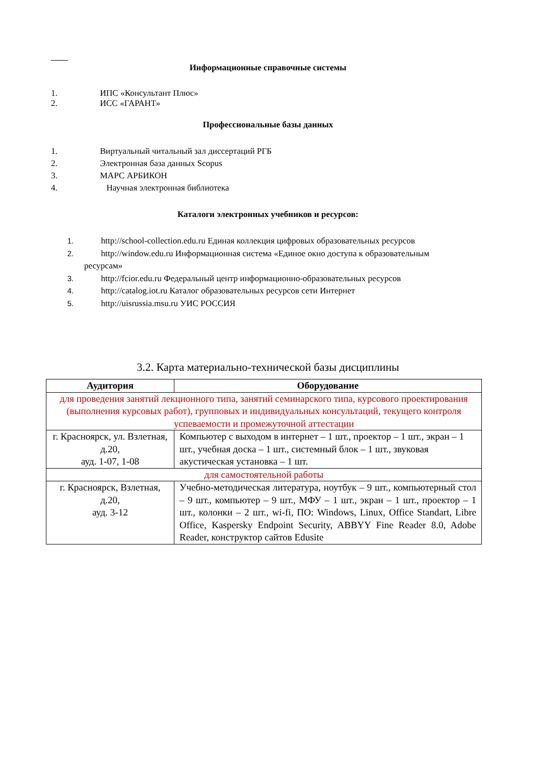Информационные справочные системы
1. ИПС «Консультант Плюс»
2. ИСС «ГАРАНТ»
Профессиональные базы данных
1. Виртуальный читальный зал диссертаций РГБ
2. Электронная база данных Scopus
3. МАРС АРБИКОН
4. Научная электронная библиотека
Каталоги электронных учебников и ресурсов:
1. http://school-collection.edu.ru Единая коллекция цифровых образовательных ресурсов
2. http://window.edu.ru Информационная система «Единое окно доступа к образовательным
ресурсам»
3. http://fcior.edu.ru Федеральный центр информационно-образовательных ресурсов
4. http://catalog.iot.ru Каталог образовательных ресурсов сети Интернет
5. http://uisrussia.msu.ru УИС РОССИЯ
3.2. Карта материально-технической базы дисциплины
| Аудитория | Оборудование |
| --- | --- |
| для проведения занятий лекционного типа, занятий семинарского типа, курсового проектирования (выполнения курсовых работ), групповых и индивидуальных консультаций, текущего контроля успеваемости и промежуточной аттестации | |
| г. Красноярск, ул. Взлетная, д.20, ауд. 1-07, 1-08 | Компьютер с выходом в интернет – 1 шт., проектор – 1 шт., экран – 1 шт., учебная доска – 1 шт., системный блок – 1 шт., звуковая акустическая установка – 1 шт. |
| для самостоятельной работы | |
| г. Красноярск, Взлетная, д.20, ауд. 3-12 | Учебно-методическая литература, ноутбук – 9 шт., компьютерный стол – 9 шт., компьютер – 9 шт., МФУ – 1 шт., экран – 1 шт., проектор – 1 шт., колонки – 2 шт., wi-fi, ПО: Windows, Linux, Office Standart, Libre Office, Kaspersky Endpoint Security, ABBYY Fine Reader 8.0, Adobe Reader, конструктор сайтов Edusite |